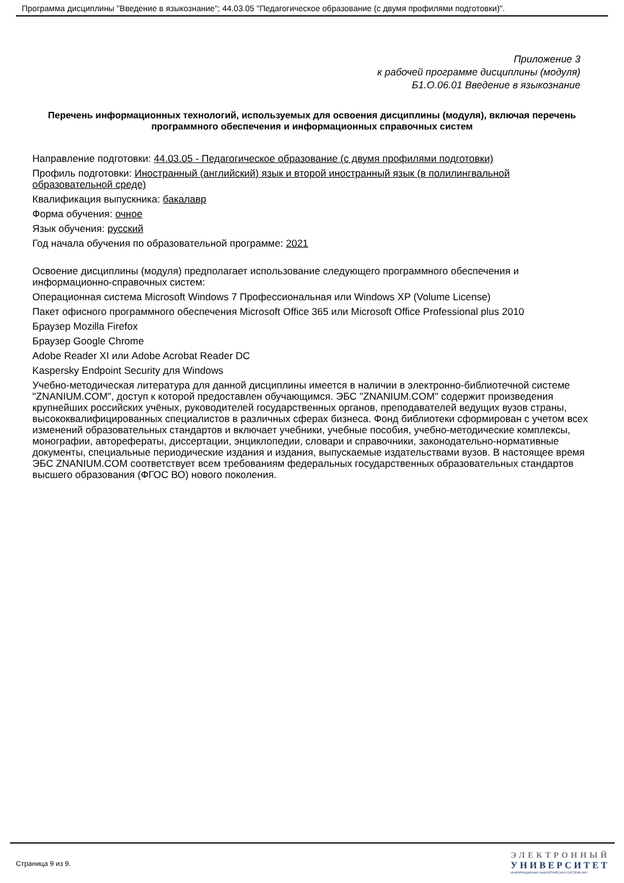Программа дисциплины "Введение в языкознание"; 44.03.05 "Педагогическое образование (с двумя профилями подготовки)".
Приложение 3
к рабочей программе дисциплины (модуля)
Б1.О.06.01 Введение в языкознание
Перечень информационных технологий, используемых для освоения дисциплины (модуля), включая перечень программного обеспечения и информационных справочных систем
Направление подготовки: 44.03.05 - Педагогическое образование (с двумя профилями подготовки)
Профиль подготовки: Иностранный (английский) язык и второй иностранный язык (в полилингвальной образовательной среде)
Квалификация выпускника: бакалавр
Форма обучения: очное
Язык обучения: русский
Год начала обучения по образовательной программе: 2021
Освоение дисциплины (модуля) предполагает использование следующего программного обеспечения и информационно-справочных систем:
Операционная система Microsoft Windows 7 Профессиональная или Windows XP (Volume License)
Пакет офисного программного обеспечения Microsoft Office 365 или Microsoft Office Professional plus 2010
Браузер Mozilla Firefox
Браузер Google Chrome
Adobe Reader XI или Adobe Acrobat Reader DC
Kaspersky Endpoint Security для Windows
Учебно-методическая литература для данной дисциплины имеется в наличии в электронно-библиотечной системе "ZNANIUM.COM", доступ к которой предоставлен обучающимся. ЭБС "ZNANIUM.COM" содержит произведения крупнейших российских учёных, руководителей государственных органов, преподавателей ведущих вузов страны, высококвалифицированных специалистов в различных сферах бизнеса. Фонд библиотеки сформирован с учетом всех изменений образовательных стандартов и включает учебники, учебные пособия, учебно-методические комплексы, монографии, авторефераты, диссертации, энциклопедии, словари и справочники, законодательно-нормативные документы, специальные периодические издания и издания, выпускаемые издательствами вузов. В настоящее время ЭБС ZNANIUM.COM соответствует всем требованиям федеральных государственных образовательных стандартов высшего образования (ФГОС ВО) нового поколения.
Страница 9 из 9.
ЭЛЕКТРОННЫЙ
УНИВЕРСИТЕТ
ИНФОРМАЦИОННО-АНАЛИТИЧЕСКАЯ СИСТЕМА КФУ